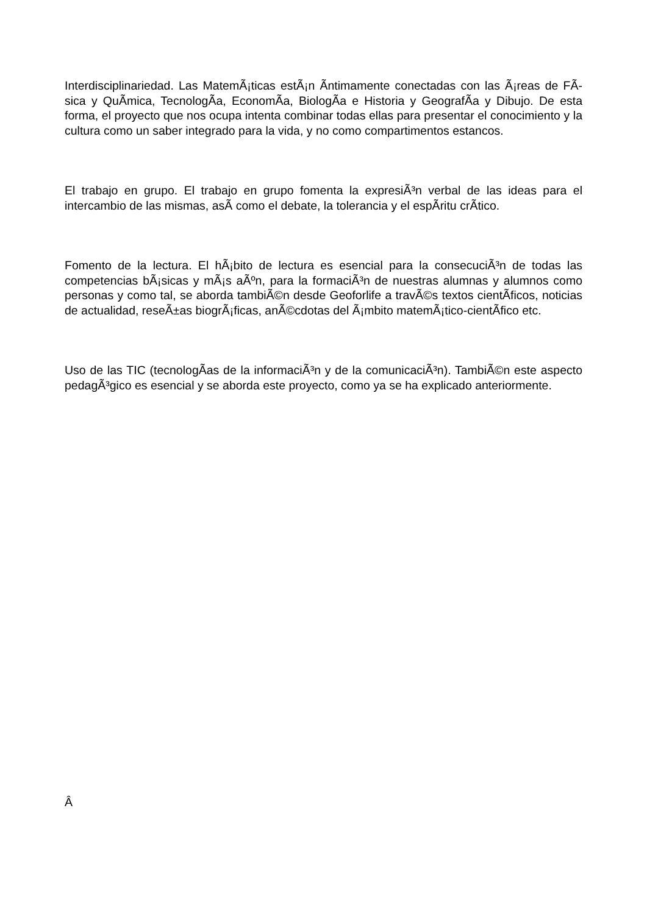Interdisciplinariedad. Las MatemÃ¡ticas estÃ¡n Ã­ntimamente conectadas con las Ã¡reas de FÃ­sica y QuÃ­mica, TecnologÃ­a, EconomÃ­a, BiologÃ­a e Historia y GeografÃ­a y Dibujo. De esta forma, el proyecto que nos ocupa intenta combinar todas ellas para presentar el conocimiento y la cultura como un saber integrado para la vida, y no como compartimentos estancos.
El trabajo en grupo. El trabajo en grupo fomenta la expresiÃ³n verbal de las ideas para el intercambio de las mismas, asÃ­ como el debate, la tolerancia y el espÃ­ritu crÃ­tico.
Fomento de la lectura. El hÃ¡bito de lectura es esencial para la consecuciÃ³n de todas las competencias bÃ¡sicas y mÃ¡s aÃºn, para la formaciÃ³n de nuestras alumnas y alumnos como personas y como tal, se aborda tambiÃ©n desde Geoforlife a travÃ©s textos cientÃ­ficos, noticias de actualidad, reseÃ±as biogrÃ¡ficas, anÃ©cdotas del Ã¡mbito matemÃ¡tico-cientÃ­fico etc.
Uso de las TIC (tecnologÃ­as de la informaciÃ³n y de la comunicaciÃ³n). TambiÃ©n este aspecto pedagÃ³gico es esencial y se aborda este proyecto, como ya se ha explicado anteriormente.
Â